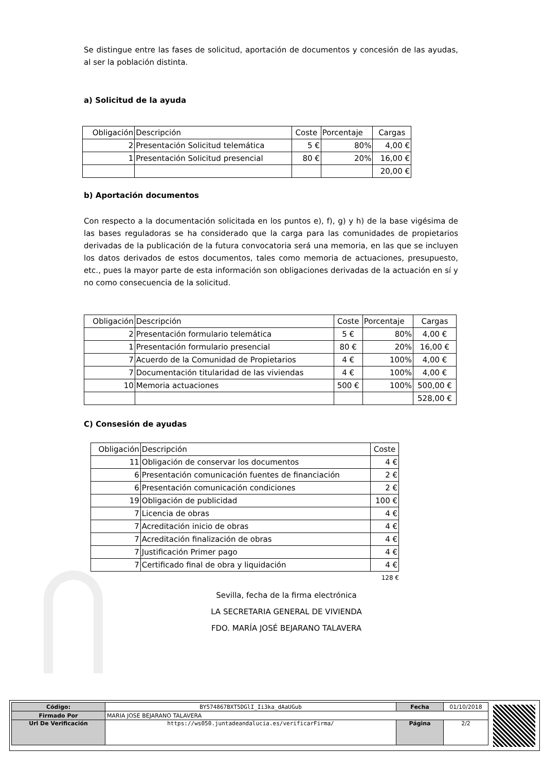Se distingue entre las fases de solicitud, aportación de documentos y concesión de las ayudas, al ser la población distinta.
a) Solicitud de la ayuda
| Obligación | Descripción | Coste | Porcentaje | Cargas |
| 2 | Presentación Solicitud telemática | 5 € | 80% | 4,00 € |
| 1 | Presentación Solicitud presencial | 80 € | 20% | 16,00 € |
| | | | | 20,00 € |
b) Aportación documentos
Con respecto a la documentación solicitada en los puntos e), f), g) y h) de la base vigésima de las bases reguladoras se ha considerado que la carga para las comunidades de propietarios derivadas de la publicación de la futura convocatoria será una memoria, en las que se incluyen los datos derivados de estos documentos, tales como memoria de actuaciones, presupuesto, etc., pues la mayor parte de esta información son obligaciones derivadas de la actuación en sí y no como consecuencia de la solicitud.
| Obligación | Descripción | Coste | Porcentaje | Cargas |
| 2 | Presentación formulario telemática | 5 € | 80% | 4,00 € |
| 1 | Presentación formulario presencial | 80 € | 20% | 16,00 € |
| 7 | Acuerdo de la Comunidad de Propietarios | 4 € | 100% | 4,00 € |
| 7 | Documentación titularidad de las viviendas | 4 € | 100% | 4,00 € |
| 10 | Memoria actuaciones | 500 € | 100% | 500,00 € |
| | | | | 528,00 € |
C) Consesión de ayudas
| Obligación | Descripción | Coste |
| 11 | Obligación de conservar los documentos | 4 € |
| 6 | Presentación comunicación fuentes de financiación | 2 € |
| 6 | Presentación comunicación condiciones | 2 € |
| 19 | Obligación de publicidad | 100 € |
| 7 | Licencia de obras | 4 € |
| 7 | Acreditación inicio de obras | 4 € |
| 7 | Acreditación finalización de obras | 4 € |
| 7 | Justificación Primer pago | 4 € |
| 7 | Certificado final de obra y liquidación | 4 € |
128 €
Sevilla, fecha de la firma electrónica
LA SECRETARIA GENERAL DE VIVIENDA
FDO. MARÍA JOSÉ BEJARANO TALAVERA
| Código: | BY574867BXT5DGlI_Ii3ka_dAaUGub | Fecha | 01/10/2018 |
| Firmado Por | MARIA JOSE BEJARANO TALAVERA | | |
| Url De Verificación | https://ws050.juntadeandalucia.es/verificarFirma/ | Página | 2/2 |